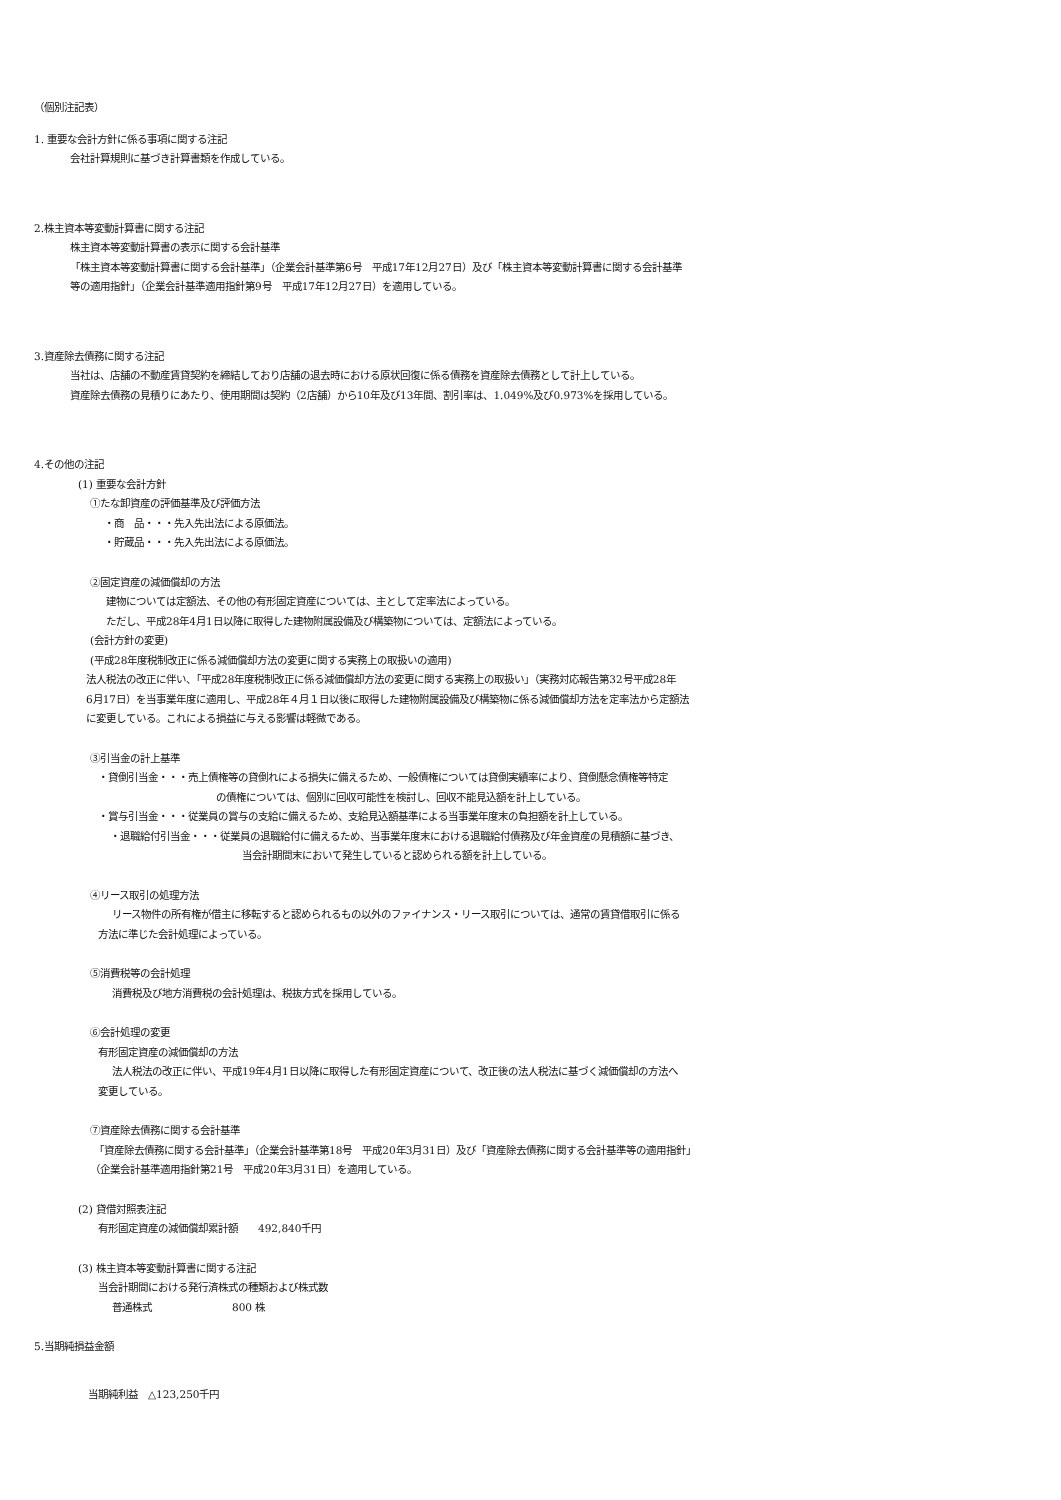（個別注記表）
1. 重要な会計方針に係る事項に関する注記
会社計算規則に基づき計算書類を作成している。
2.株主資本等変動計算書に関する注記
株主資本等変動計算書の表示に関する会計基準
「株主資本等変動計算書に関する会計基準」（企業会計基準第6号　平成17年12月27日）及び「株主資本等変動計算書に関する会計基準
等の適用指針」（企業会計基準適用指針第9号　平成17年12月27日）を適用している。
3.資産除去債務に関する注記
当社は、店舗の不動産賃貸契約を締結しており店舗の退去時における原状回復に係る債務を資産除去債務として計上している。
資産除去債務の見積りにあたり、使用期間は契約（2店舗）から10年及び13年間、割引率は、1.049%及び0.973%を採用している。
4.その他の注記
(1) 重要な会計方針
①たな卸資産の評価基準及び評価方法
・商　品・・・先入先出法による原価法。
・貯蔵品・・・先入先出法による原価法。
②固定資産の減価償却の方法
建物については定額法、その他の有形固定資産については、主として定率法によっている。
ただし、平成28年4月1日以降に取得した建物附属設備及び構築物については、定額法によっている。
(会計方針の変更)
(平成28年度税制改正に係る減価償却方法の変更に関する実務上の取扱いの適用)
法人税法の改正に伴い、「平成28年度税制改正に係る減価償却方法の変更に関する実務上の取扱い」（実務対応報告第32号平成28年
6月17日）を当事業年度に適用し、平成28年４月１日以後に取得した建物附属設備及び構築物に係る減価償却方法を定率法から定額法
に変更している。これによる損益に与える影響は軽微である。
③引当金の計上基準
・貸倒引当金・・・売上債権等の貸倒れによる損失に備えるため、一般債権については貸倒実績率により、貸倒懸念債権等特定
の債権については、個別に回収可能性を検討し、回収不能見込額を計上している。
・賞与引当金・・・従業員の賞与の支給に備えるため、支給見込額基準による当事業年度末の負担額を計上している。
・退職給付引当金・・・従業員の退職給付に備えるため、当事業年度末における退職給付債務及び年金資産の見積額に基づき、
当会計期間末において発生していると認められる額を計上している。
④リース取引の処理方法
リース物件の所有権が借主に移転すると認められるもの以外のファイナンス・リース取引については、通常の賃貸借取引に係る
方法に準じた会計処理によっている。
⑤消費税等の会計処理
消費税及び地方消費税の会計処理は、税抜方式を採用している。
⑥会計処理の変更
有形固定資産の減価償却の方法
法人税法の改正に伴い、平成19年4月1日以降に取得した有形固定資産について、改正後の法人税法に基づく減価償却の方法へ
変更している。
⑦資産除去債務に関する会計基準
「資産除去債務に関する会計基準」（企業会計基準第18号　平成20年3月31日）及び「資産除去債務に関する会計基準等の適用指針」
（企業会計基準適用指針第21号　平成20年3月31日）を適用している。
(2) 貸借対照表注記
有形固定資産の減価償却累計額　　492,840千円
(3) 株主資本等変動計算書に関する注記
当会計期間における発行済株式の種類および株式数
普通株式　　　　　　　　800 株
5.当期純損益金額
当期純利益　△123,250千円